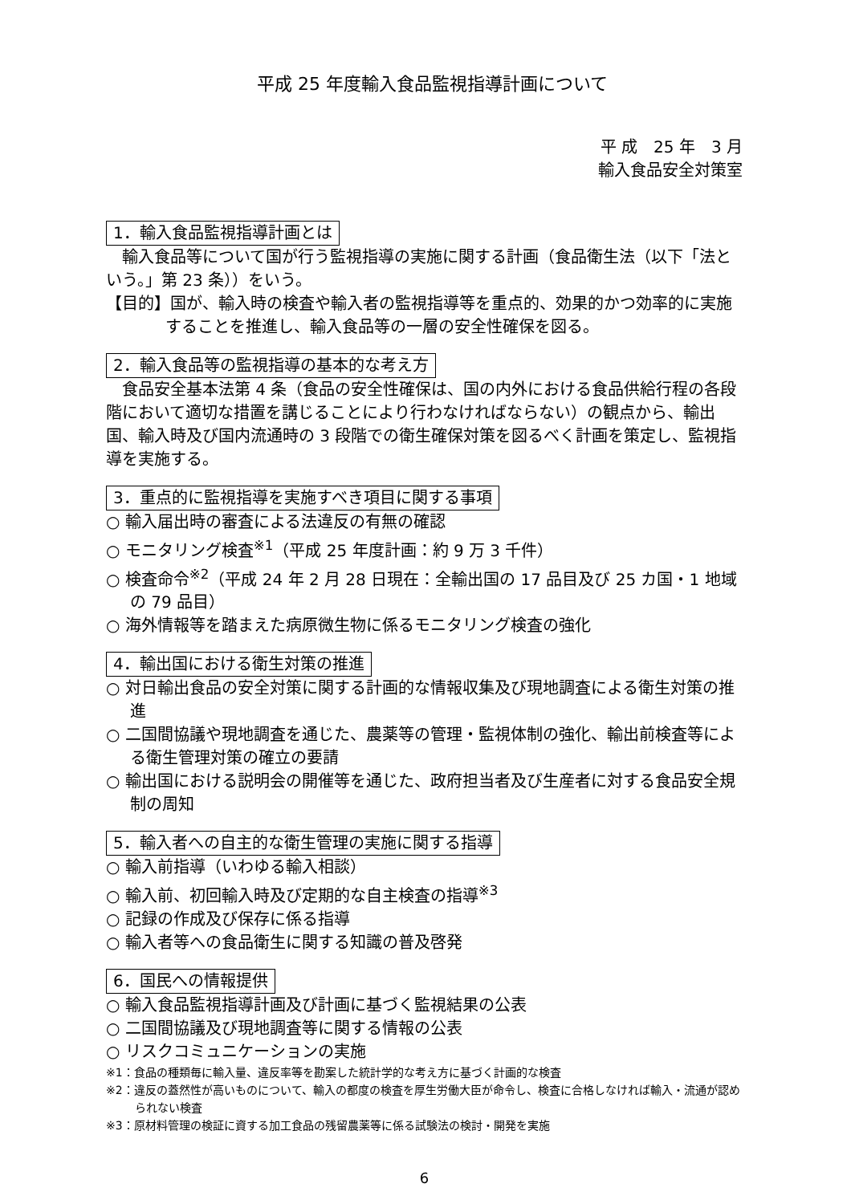平成 25 年度輸入食品監視指導計画について
平 成　25 年　3 月
輸入食品安全対策室
1．輸入食品監視指導計画とは
輸入食品等について国が行う監視指導の実施に関する計画（食品衛生法（以下「法という。」第 23 条））をいう。
【目的】国が、輸入時の検査や輸入者の監視指導等を重点的、効果的かつ効率的に実施することを推進し、輸入食品等の一層の安全性確保を図る。
2．輸入食品等の監視指導の基本的な考え方
食品安全基本法第 4 条（食品の安全性確保は、国の内外における食品供給行程の各段階において適切な措置を講じることにより行わなければならない）の観点から、輸出国、輸入時及び国内流通時の 3 段階での衛生確保対策を図るべく計画を策定し、監視指導を実施する。
3．重点的に監視指導を実施すべき項目に関する事項
○ 輸入届出時の審査による法違反の有無の確認
○ モニタリング検査<sup>※1</sup>（平成 25 年度計画：約 9 万 3 千件）
○ 検査命令<sup>※2</sup>（平成 24 年 2 月 28 日現在：全輸出国の 17 品目及び 25 カ国・1 地域の 79 品目）
○ 海外情報等を踏まえた病原微生物に係るモニタリング検査の強化
4．輸出国における衛生対策の推進
○ 対日輸出食品の安全対策に関する計画的な情報収集及び現地調査による衛生対策の推進
○ 二国間協議や現地調査を通じた、農薬等の管理・監視体制の強化、輸出前検査等による衛生管理対策の確立の要請
○ 輸出国における説明会の開催等を通じた、政府担当者及び生産者に対する食品安全規制の周知
5．輸入者への自主的な衛生管理の実施に関する指導
○ 輸入前指導（いわゆる輸入相談）
○ 輸入前、初回輸入時及び定期的な自主検査の指導<sup>※3</sup>
○ 記録の作成及び保存に係る指導
○ 輸入者等への食品衛生に関する知識の普及啓発
6．国民への情報提供
○ 輸入食品監視指導計画及び計画に基づく監視結果の公表
○ 二国間協議及び現地調査等に関する情報の公表
○ リスクコミュニケーションの実施
※1：食品の種類毎に輸入量、違反率等を勘案した統計学的な考え方に基づく計画的な検査
※2：違反の蓋然性が高いものについて、輸入の都度の検査を厚生労働大臣が命令し、検査に合格しなければ輸入・流通が認められない検査
※3：原材料管理の検証に資する加工食品の残留農薬等に係る試験法の検討・開発を実施
6